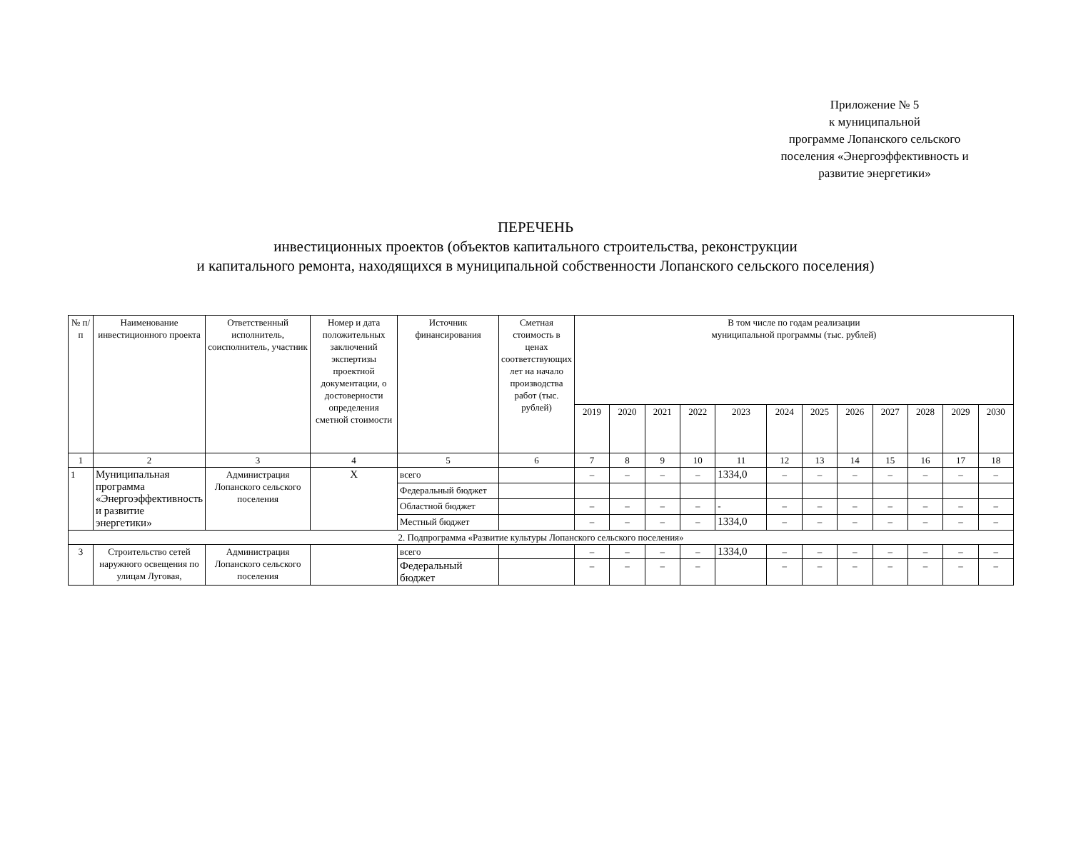Приложение № 5
к муниципальной
программе Лопанского сельского
поселения «Энергоэффективность и
развитие энергетики»
ПЕРЕЧЕНЬ
инвестиционных проектов (объектов капитального строительства, реконструкции
и капитального ремонта, находящихся в муниципальной собственности Лопанского сельского поселения)
| № п/п | Наименование инвестиционного проекта | Ответственный исполнитель, соисполнитель, участник | Номер и дата положительных заключений экспертизы проектной документации, о достоверности определения сметной стоимости | Источник финансирования | Сметная стоимость в ценах соответствующих лет на начало производства работ (тыс. рублей) | В том числе по годам реализации муниципальной программы (тыс. рублей) | | | | | | | | | | | |
| --- | --- | --- | --- | --- | --- | --- | --- | --- | --- | --- | --- | --- | --- | --- | --- | --- | --- |
| | | | | | | 2019 | 2020 | 2021 | 2022 | 2023 | 2024 | 2025 | 2026 | 2027 | 2028 | 2029 | 2030 |
| 1 | 2 | 3 | 4 | 5 | 6 | 7 | 8 | 9 | 10 | 11 | 12 | 13 | 14 | 15 | 16 | 17 | 18 |
| 1 | Муниципальная программа «Энергоэффективность и развитие энергетики» | Администрация Лопанского сельского поселения | Х | всего | | – | – | – | – | 1334,0 | – | – | – | – | – | – | – |
| | | | | Федеральный бюджет | | | | | | | | | | | | | |
| | | | | Областной бюджет | | – | – | – | – | - | – | – | – | – | – | – | – |
| | | | | Местный бюджет | | – | – | – | – | 1334,0 | – | – | – | – | – | – | – |
| 2. Подпрограмма «Развитие культуры Лопанского сельского поселения» | | | | | | | | | | | | | | | | | |
| 3 | Строительство сетей наружного освещения по улицам Луговая, | Администрация Лопанского сельского поселения | | всего | | – | – | – | – | 1334,0 | – | – | – | – | – | – | – |
| | | | | Федеральный бюджет | | – | – | – | – | | – | – | – | – | – | – | – |